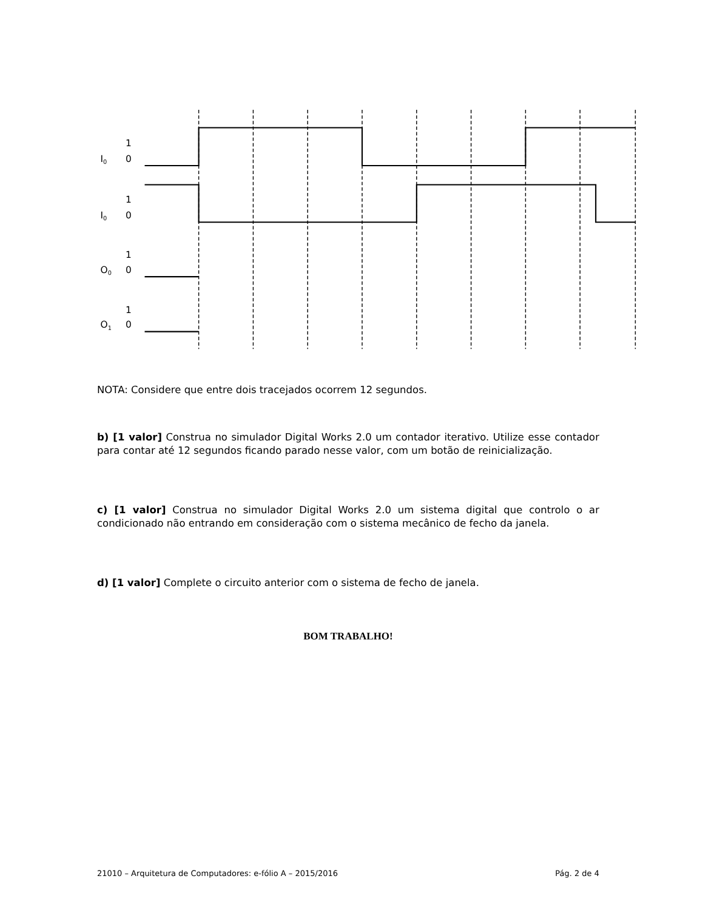1
I0
0
1
I0
0
1
O0
0
1
O1
0
NOTA: Considere que entre dois tracejados ocorrem 12 segundos.
b) [1 valor] Construa no simulador Digital Works 2.0 um contador iterativo. Utilize esse contador para contar até 12 segundos ficando parado nesse valor, com um botão de reinicialização.
c) [1 valor] Construa no simulador Digital Works 2.0 um sistema digital que controlo o ar condicionado não entrando em consideração com o sistema mecânico de fecho da janela.
d) [1 valor] Complete o circuito anterior com o sistema de fecho de janela.
BOM TRABALHO!
21010 – Arquitetura de Computadores: e-fólio A – 2015/2016 Pág. 2 de 4